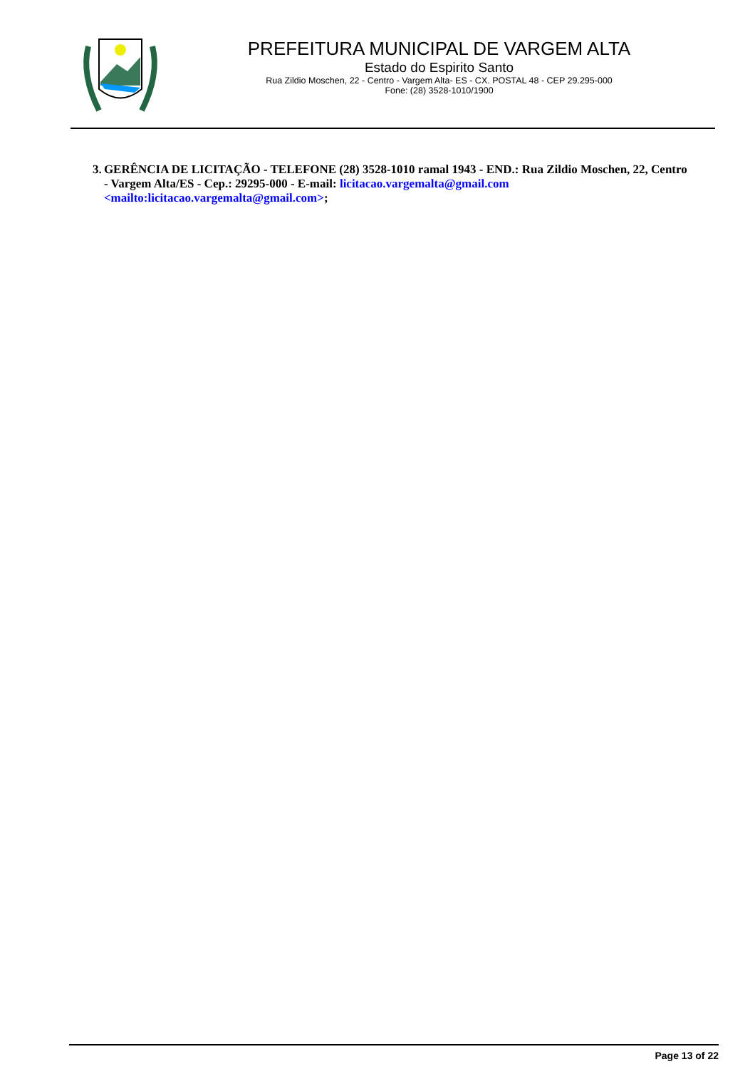PREFEITURA MUNICIPAL DE VARGEM ALTA
Estado do Espirito Santo
Rua Zildio Moschen, 22 - Centro - Vargem Alta- ES - CX. POSTAL 48 - CEP 29.295-000
Fone: (28) 3528-1010/1900
3. GERÊNCIA DE LICITAÇÃO - TELEFONE (28) 3528-1010 ramal 1943 - END.: Rua Zildio Moschen, 22, Centro - Vargem Alta/ES - Cep.: 29295-000 - E-mail: licitacao.vargemalta@gmail.com <mailto:licitacao.vargemalta@gmail.com>;
Page 13 of 22